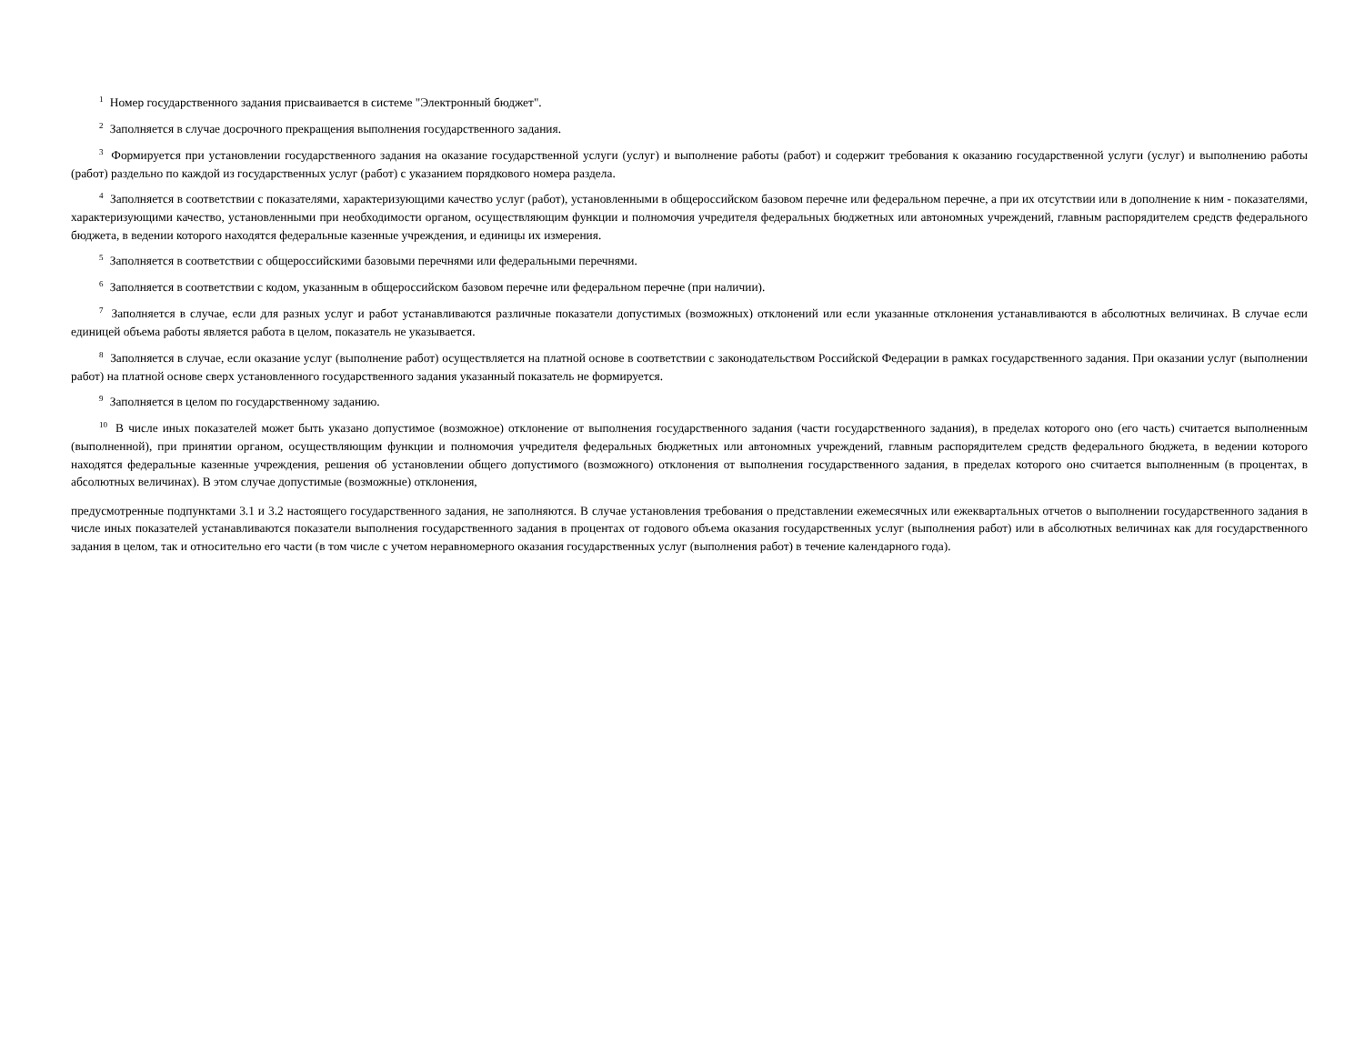<sup>1</sup> Номер государственного задания присваивается в системе "Электронный бюджет".
<sup>2</sup> Заполняется в случае досрочного прекращения выполнения государственного задания.
<sup>3</sup> Формируется при установлении государственного задания на оказание государственной услуги (услуг) и выполнение работы (работ) и содержит требования к оказанию государственной услуги (услуг) и выполнению работы (работ) раздельно по каждой из государственных услуг (работ) с указанием порядкового номера раздела.
<sup>4</sup> Заполняется в соответствии с показателями, характеризующими качество услуг (работ), установленными в общероссийском базовом перечне или федеральном перечне, а при их отсутствии или в дополнение к ним - показателями, характеризующими качество, установленными при необходимости органом, осуществляющим функции и полномочия учредителя федеральных бюджетных или автономных учреждений, главным распорядителем средств федерального бюджета, в ведении которого находятся федеральные казенные учреждения, и единицы их измерения.
<sup>5</sup> Заполняется в соответствии с общероссийскими базовыми перечнями или федеральными перечнями.
<sup>6</sup> Заполняется в соответствии с кодом, указанным в общероссийском базовом перечне или федеральном перечне (при наличии).
<sup>7</sup> Заполняется в случае, если для разных услуг и работ устанавливаются различные показатели допустимых (возможных) отклонений или если указанные отклонения устанавливаются в абсолютных величинах. В случае если единицей объема работы является работа в целом, показатель не указывается.
<sup>8</sup> Заполняется в случае, если оказание услуг (выполнение работ) осуществляется на платной основе в соответствии с законодательством Российской Федерации в рамках государственного задания. При оказании услуг (выполнении работ) на платной основе сверх установленного государственного задания указанный показатель не формируется.
<sup>9</sup> Заполняется в целом по государственному заданию.
<sup>10</sup> В числе иных показателей может быть указано допустимое (возможное) отклонение от выполнения государственного задания (части государственного задания), в пределах которого оно (его часть) считается выполненным (выполненной), при принятии органом, осуществляющим функции и полномочия учредителя федеральных бюджетных или автономных учреждений, главным распорядителем средств федерального бюджета, в ведении которого находятся федеральные казенные учреждения, решения об установлении общего допустимого (возможного) отклонения от выполнения государственного задания, в пределах которого оно считается выполненным (в процентах, в абсолютных величинах). В этом случае допустимые (возможные) отклонения,
предусмотренные подпунктами 3.1 и 3.2 настоящего государственного задания, не заполняются. В случае установления требования о представлении ежемесячных или ежеквартальных отчетов о выполнении государственного задания в числе иных показателей устанавливаются показатели выполнения государственного задания в процентах от годового объема оказания государственных услуг (выполнения работ) или в абсолютных величинах как для государственного задания в целом, так и относительно его части (в том числе с учетом неравномерного оказания государственных услуг (выполнения работ) в течение календарного года).